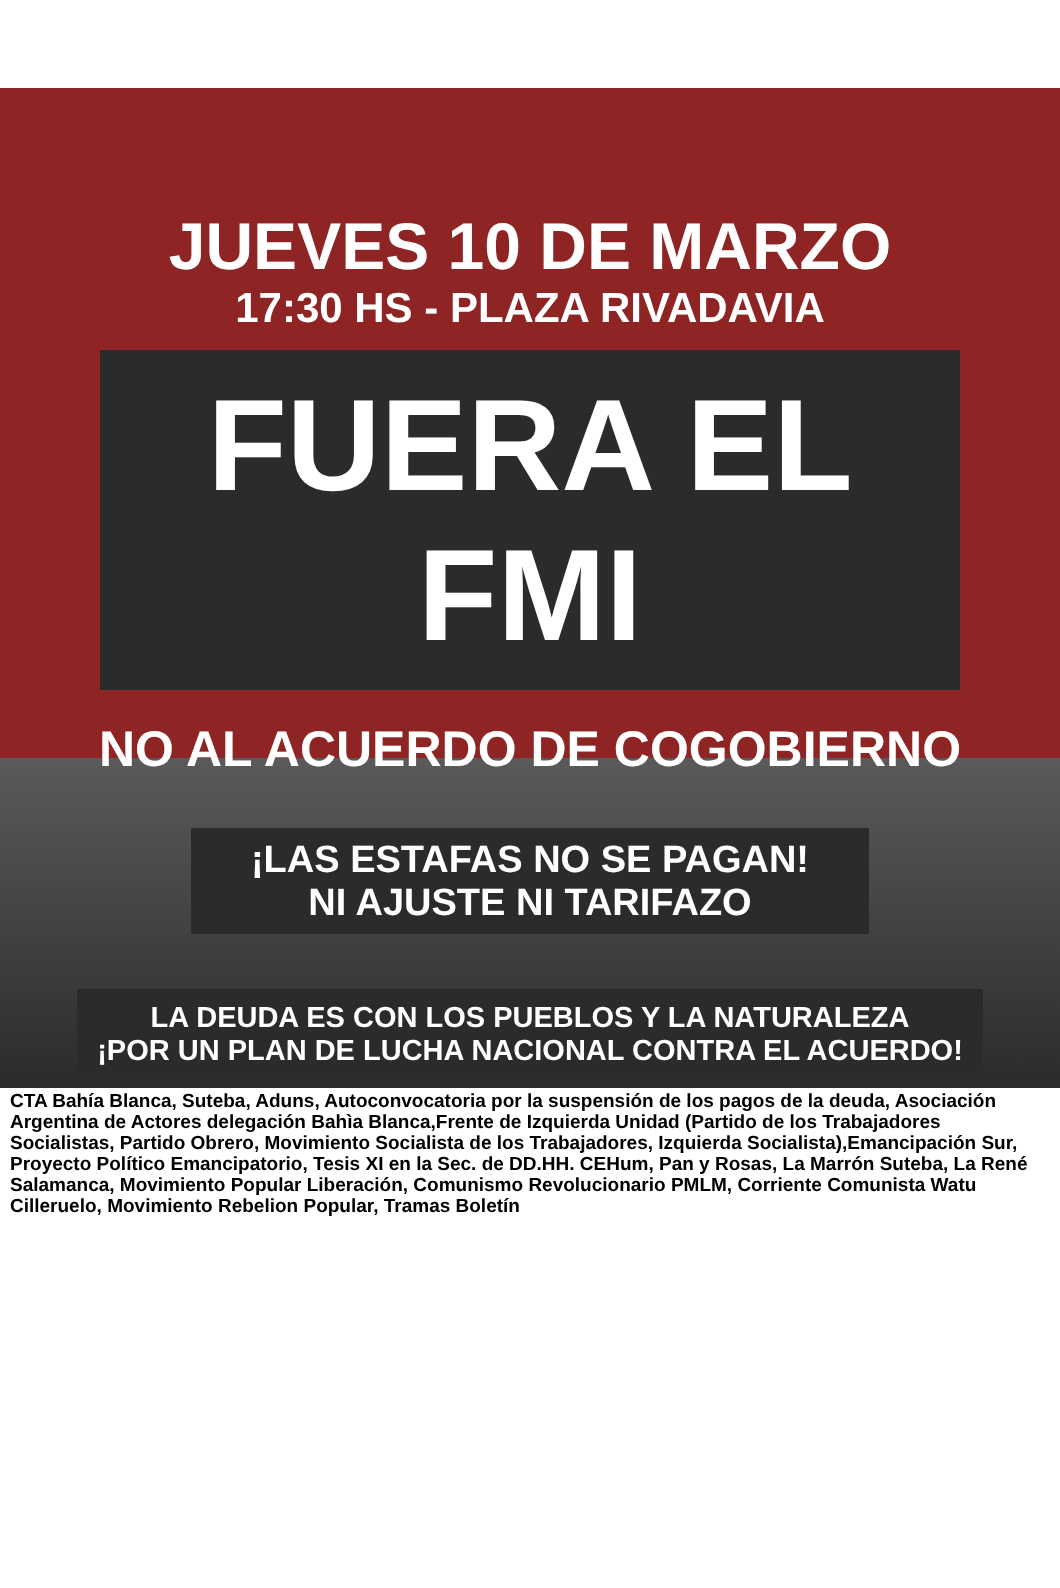JUEVES 10 DE MARZO
17:30 HS - PLAZA RIVADAVIA
FUERA EL FMI
NO AL ACUERDO DE COGOBIERNO
¡LAS ESTAFAS NO SE PAGAN!
NI AJUSTE NI TARIFAZO
LA DEUDA ES CON LOS PUEBLOS Y LA NATURALEZA
¡POR UN PLAN DE LUCHA NACIONAL CONTRA EL ACUERDO!
CTA Bahía Blanca, Suteba, Aduns, Autoconvocatoria por la suspensión de los pagos de la deuda, Asociación Argentina de Actores delegación Bahìa Blanca,Frente de Izquierda Unidad (Partido de los Trabajadores Socialistas, Partido Obrero, Movimiento Socialista de los Trabajadores, Izquierda Socialista),Emancipación Sur, Proyecto Político Emancipatorio, Tesis XI en la Sec. de DD.HH. CEHum, Pan y Rosas, La Marrón Suteba, La René Salamanca, Movimiento Popular Liberación, Comunismo Revolucionario PMLM, Corriente Comunista Watu Cilleruelo, Movimiento Rebelion Popular, Tramas Boletín